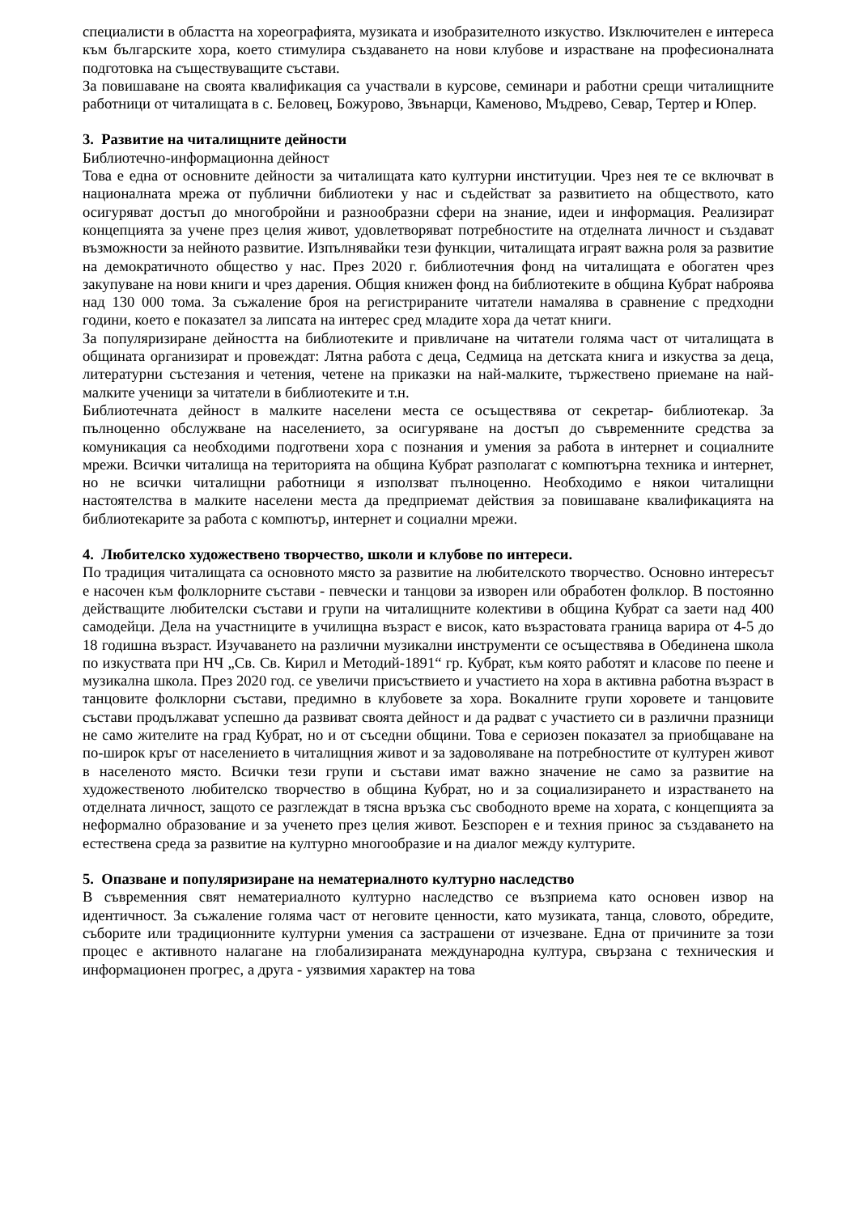специалисти в областта на хореографията, музиката и изобразителното изкуство. Изключителен е интереса към българските хора, което стимулира създаването на нови клубове и израстване на професионалната подготовка на съществуващите състави.
За повишаване на своята квалификация са участвали в курсове, семинари и работни срещи читалищните работници от читалищата в с. Беловец, Божурово, Звънарци, Каменово, Мъдрево, Севар, Тертер и Юпер.
3. Развитие на читалищните дейности
Библиотечно-информационна дейност
Това е една от основните дейности за читалищата като културни институции. Чрез нея те се включват в националната мрежа от публични библиотеки у нас и съдействат за развитието на обществото, като осигуряват достъп до многобройни и разнообразни сфери на знание, идеи и информация. Реализират концепцията за учене през целия живот, удовлетворяват потребностите на отделната личност и създават възможности за нейното развитие. Изпълнявайки тези функции, читалищата играят важна роля за развитие на демократичното общество у нас. През 2020 г. библиотечния фонд на читалищата е обогатен чрез закупуване на нови книги и чрез дарения. Общия книжен фонд на библиотеките в община Кубрат наброява над 130 000 тома. За съжаление броя на регистрираните читатели намалява в сравнение с предходни години, което е показател за липсата на интерес сред младите хора да четат книги.
За популяризиране дейността на библиотеките и привличане на читатели голяма част от читалищата в общината организират и провеждат: Лятна работа с деца, Седмица на детската книга и изкуства за деца, литературни състезания и четения, четене на приказки на най-малките, тържествено приемане на най-малките ученици за читатели в библиотеките и т.н.
Библиотечната дейност в малките населени места се осъществява от секретар- библиотекар. За пълноценно обслужване на населението, за осигуряване на достъп до съвременните средства за комуникация са необходими подготвени хора с познания и умения за работа в интернет и социалните мрежи. Всички читалища на територията на община Кубрат разполагат с компютърна техника и интернет, но не всички читалищни работници я използват пълноценно. Необходимо е някои читалищни настоятелства в малките населени места да предприемат действия за повишаване квалификацията на библиотекарите за работа с компютър, интернет и социални мрежи.
4. Любителско художествено творчество, школи и клубове по интереси.
По традиция читалищата са основното място за развитие на любителското творчество. Основно интересът е насочен към фолклорните състави - певчески и танцови за изворен или обработен фолклор. В постоянно действащите любителски състави и групи на читалищните колективи в община Кубрат са заети над 400 самодейци. Дела на участниците в училищна възраст е висок, като възрастовата граница варира от 4-5 до 18 годишна възраст. Изучаването на различни музикални инструменти се осъществява в Обединена школа по изкуствата при НЧ „Св. Св. Кирил и Методий-1891“ гр. Кубрат, към която работят и класове по пеене и музикална школа. През 2020 год. се увеличи присъствието и участието на хора в активна работна възраст в танцовите фолклорни състави, предимно в клубовете за хора. Вокалните групи хоровете и танцовите състави продължават успешно да развиват своята дейност и да радват с участието си в различни празници не само жителите на град Кубрат, но и от съседни общини. Това е сериозен показател за приобщаване на по-широк кръг от населението в читалищния живот и за задоволяване на потребностите от културен живот в населеното място. Всички тези групи и състави имат важно значение не само за развитие на художественото любителско творчество в община Кубрат, но и за социализирането и израстването на отделната личност, защото се разглеждат в тясна връзка със свободното време на хората, с концепцията за неформално образование и за ученето през целия живот. Безспорен е и техния принос за създаването на естествена среда за развитие на културно многообразие и на диалог между културите.
5. Опазване и популяризиране на нематериалното културно наследство
В съвременния свят нематериалното културно наследство се възприема като основен извор на идентичност. За съжаление голяма част от неговите ценности, като музиката, танца, словото, обредите, съборите или традиционните културни умения са застрашени от изчезване. Една от причините за този процес е активното налагане на глобализираната международна култура, свързана с техническия и информационен прогрес, а друга - уязвимия характер на това